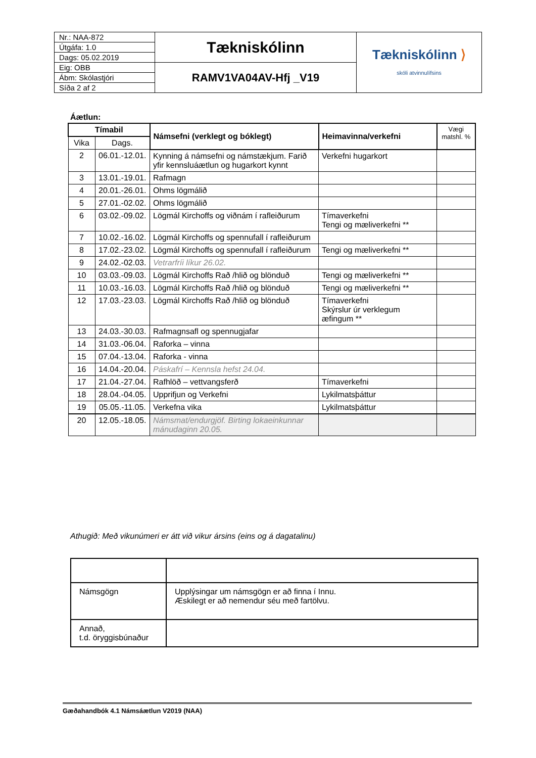| Nr.: NAA-872 | Tækniskólinn | Tækniskólinn ⟩ skóli atvinnulífsins |
| Útgáfa: 1.0 | | |
| Dags: 05.02.2019 | | |
| Eig: OBB | RAMV1VA04AV-Hfj _V19 | |
| Ábm: Skólastjóri | | |
| Síða 2 af 2 | | |
Áætlun:
| Tímabil | | Námsefni (verklegt og bóklegt) | Heimavinna/verkefni | Vægi matshl. % |
| --- | --- | --- | --- | --- |
| Vika | Dags. | | | |
| 2 | 06.01.-12.01. | Kynning á námsefni og námstækjum. Farið yfir kennsluáætlun og hugarkort kynnt | Verkefni hugarkort | |
| 3 | 13.01.-19.01. | Rafmagn | | |
| 4 | 20.01.-26.01. | Ohms lögmálið | | |
| 5 | 27.01.-02.02. | Ohms lögmálið | | |
| 6 | 03.02.-09.02. | Lögmál Kirchoffs og viðnám í rafleiðurum | Tímaverkefni Tengi og mæliverkefni ** | |
| 7 | 10.02.-16.02. | Lögmál Kirchoffs og spennufall í rafleiðurum | | |
| 8 | 17.02.-23.02. | Lögmál Kirchoffs og spennufall í rafleiðurum | Tengi og mæliverkefni ** | |
| 9 | 24.02.-02.03. | Vetrarfríi líkur 26.02. | | |
| 10 | 03.03.-09.03. | Lögmál Kirchoffs Rað /hlið og blönduð | Tengi og mæliverkefni ** | |
| 11 | 10.03.-16.03. | Lögmál Kirchoffs Rað /hlið og blönduð | Tengi og mæliverkefni ** | |
| 12 | 17.03.-23.03. | Lögmál Kirchoffs Rað /hlið og blönduð | Tímaverkefni Skýrslur úr verklegum æfingum ** | |
| 13 | 24.03.-30.03. | Rafmagnsafl og spennugjafar | | |
| 14 | 31.03.-06.04. | Raforka – vinna | | |
| 15 | 07.04.-13.04. | Raforka - vinna | | |
| 16 | 14.04.-20.04. | Páskafrí – Kennsla hefst 24.04. | | |
| 17 | 21.04.-27.04. | Rafhlöð – vettvangsferð | Tímaverkefni | |
| 18 | 28.04.-04.05. | Upprifjun og Verkefni | Lykilmatsþáttur | |
| 19 | 05.05.-11.05. | Verkefna vika | Lykilmatsþáttur | |
| 20 | 12.05.-18.05. | Námsmat/endurgjöf. Birting lokaeinkunnar mánudaginn 20.05. | | |
Athugið: Með vikunúmeri er átt við vikur ársins (eins og á dagatalinu)
| Námsgögn | Upplýsingar um námsgögn er að finna í Innu. Æskilegt er að nemendur séu með fartölvu. |
| Annað, t.d. öryggisbúnaður | |
Gæðahandbók 4.1 Námsáætlun V2019 (NAA)